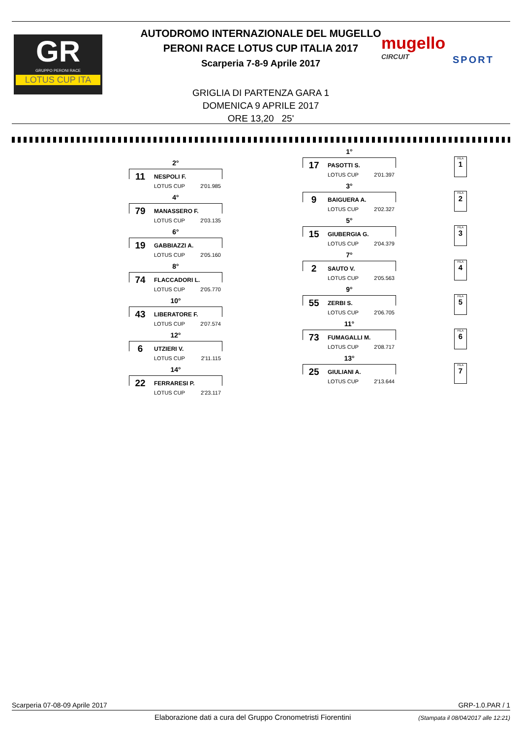GR
GRUPPO PERONI RACE
LOTUS CUP ITA
AUTODROMO INTERNAZIONALE DEL MUGELLO
PERONI RACE LOTUS CUP ITALIA 2017
Scarperia 7-8-9 Aprile 2017
mugello
CIRCUIT
SPORT
GRIGLIA DI PARTENZA GARA 1
DOMENICA 9 APRILE 2017
ORE 13,20 25'
1°
17 PASOTTI S.
LOTUS CUP 2'01.397
2°
11 NESPOLI F.
LOTUS CUP 2'01.985
3°
9 BAIGUERA A.
LOTUS CUP 2'02.327
4°
79 MANASSERO F.
LOTUS CUP 2'03.135
5°
15 GIUBERGIA G.
LOTUS CUP 2'04.379
6°
19 GABBIAZZI A.
LOTUS CUP 2'05.160
7°
2 SAUTO V.
LOTUS CUP 2'05.563
8°
74 FLACCADORI L.
LOTUS CUP 2'05.770
9°
55 ZERBI S.
LOTUS CUP 2'06.705
10°
43 LIBERATORE F.
LOTUS CUP 2'07.574
11°
73 FUMAGALLI M.
LOTUS CUP 2'08.717
12°
6 UTZIERI V.
LOTUS CUP 2'11.115
13°
25 GIULIANI A.
LOTUS CUP 2'13.644
14°
22 FERRARESI P.
LOTUS CUP 2'23.117
FILA
1
FILA
2
FILA
3
FILA
4
FILA
5
FILA
6
FILA
7
Scarperia 07-08-09 Aprile 2017 GRP-1.0.PAR / 1
Elaborazione dati a cura del Gruppo Cronometristi Fiorentini
(Stampata il 08/04/2017 alle 12:21)